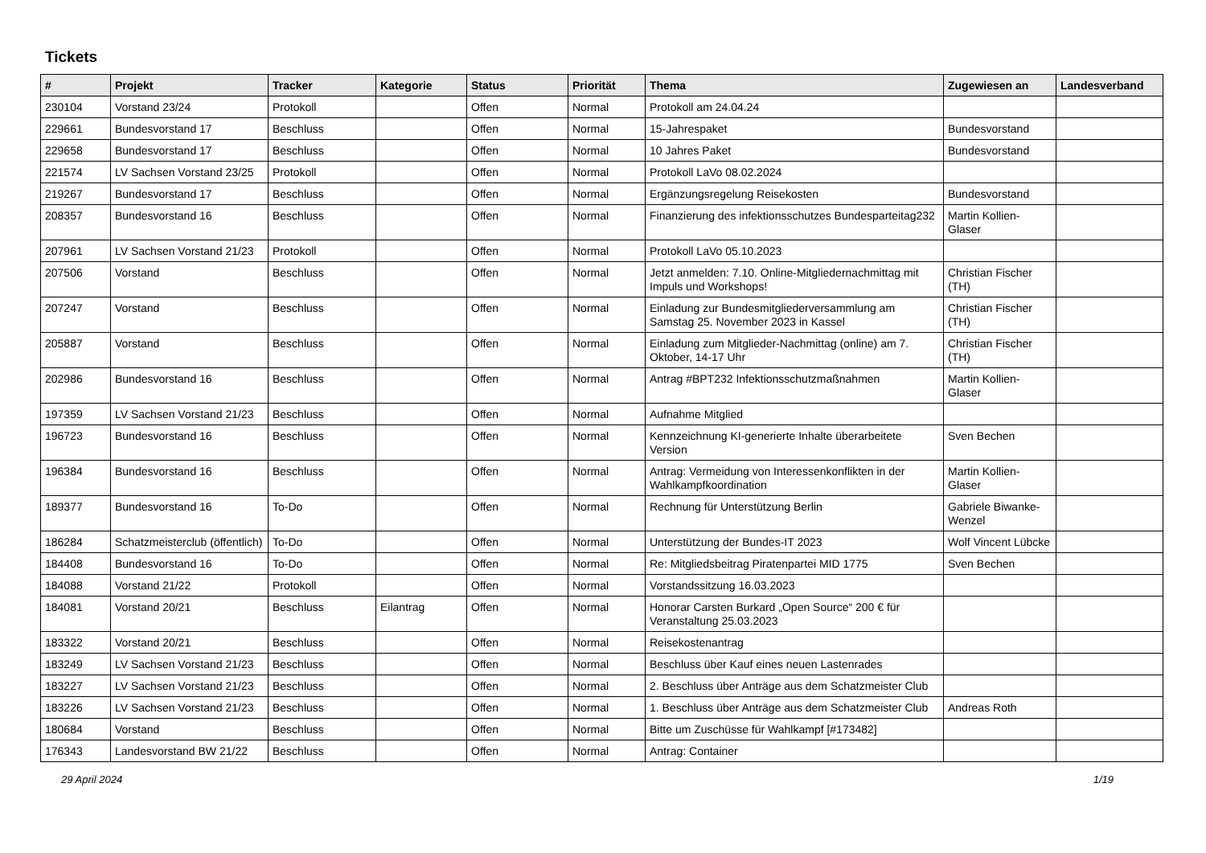Tickets
| # | Projekt | Tracker | Kategorie | Status | Priorität | Thema | Zugewiesen an | Landesverband |
| --- | --- | --- | --- | --- | --- | --- | --- | --- |
| 230104 | Vorstand 23/24 | Protokoll | | Offen | Normal | Protokoll am 24.04.24 | | |
| 229661 | Bundesvorstand 17 | Beschluss | | Offen | Normal | 15-Jahrespaket | Bundesvorstand | |
| 229658 | Bundesvorstand 17 | Beschluss | | Offen | Normal | 10 Jahres Paket | Bundesvorstand | |
| 221574 | LV Sachsen Vorstand 23/25 | Protokoll | | Offen | Normal | Protokoll LaVo 08.02.2024 | | |
| 219267 | Bundesvorstand 17 | Beschluss | | Offen | Normal | Ergänzungsregelung Reisekosten | Bundesvorstand | |
| 208357 | Bundesvorstand 16 | Beschluss | | Offen | Normal | Finanzierung des infektionsschutzes Bundesparteitag232 | Martin Kollien-Glaser | |
| 207961 | LV Sachsen Vorstand 21/23 | Protokoll | | Offen | Normal | Protokoll LaVo 05.10.2023 | | |
| 207506 | Vorstand | Beschluss | | Offen | Normal | Jetzt anmelden: 7.10. Online-Mitgliedernachmittag mit Impuls und Workshops! | Christian Fischer (TH) | |
| 207247 | Vorstand | Beschluss | | Offen | Normal | Einladung zur Bundesmitgliederversammlung am Samstag 25. November 2023 in Kassel | Christian Fischer (TH) | |
| 205887 | Vorstand | Beschluss | | Offen | Normal | Einladung zum Mitglieder-Nachmittag (online) am 7. Oktober, 14-17 Uhr | Christian Fischer (TH) | |
| 202986 | Bundesvorstand 16 | Beschluss | | Offen | Normal | Antrag #BPT232 Infektionsschutzmaßnahmen | Martin Kollien-Glaser | |
| 197359 | LV Sachsen Vorstand 21/23 | Beschluss | | Offen | Normal | Aufnahme Mitglied | | |
| 196723 | Bundesvorstand 16 | Beschluss | | Offen | Normal | Kennzeichnung KI-generierte Inhalte überarbeitete Version | Sven Bechen | |
| 196384 | Bundesvorstand 16 | Beschluss | | Offen | Normal | Antrag: Vermeidung von Interessenkonflikten in der Wahlkampfkoordination | Martin Kollien-Glaser | |
| 189377 | Bundesvorstand 16 | To-Do | | Offen | Normal | Rechnung für Unterstützung Berlin | Gabriele Biwanke-Wenzel | |
| 186284 | Schatzmeisterclub (öffentlich) | To-Do | | Offen | Normal | Unterstützung der Bundes-IT 2023 | Wolf Vincent Lübcke | |
| 184408 | Bundesvorstand 16 | To-Do | | Offen | Normal | Re: Mitgliedsbeitrag Piratenpartei MID 1775 | Sven Bechen | |
| 184088 | Vorstand 21/22 | Protokoll | | Offen | Normal | Vorstandssitzung 16.03.2023 | | |
| 184081 | Vorstand 20/21 | Beschluss | Eilantrag | Offen | Normal | Honorar Carsten Burkard „Open Source“ 200 € für Veranstaltung 25.03.2023 | | |
| 183322 | Vorstand 20/21 | Beschluss | | Offen | Normal | Reisekostenantrag | | |
| 183249 | LV Sachsen Vorstand 21/23 | Beschluss | | Offen | Normal | Beschluss über Kauf eines neuen Lastenrades | | |
| 183227 | LV Sachsen Vorstand 21/23 | Beschluss | | Offen | Normal | 2. Beschluss über Anträge aus dem Schatzmeister Club | | |
| 183226 | LV Sachsen Vorstand 21/23 | Beschluss | | Offen | Normal | 1. Beschluss über Anträge aus dem Schatzmeister Club | Andreas Roth | |
| 180684 | Vorstand | Beschluss | | Offen | Normal | Bitte um Zuschüsse für Wahlkampf [#173482] | | |
| 176343 | Landesvorstand BW 21/22 | Beschluss | | Offen | Normal | Antrag: Container | | |
29 April 2024 1/19